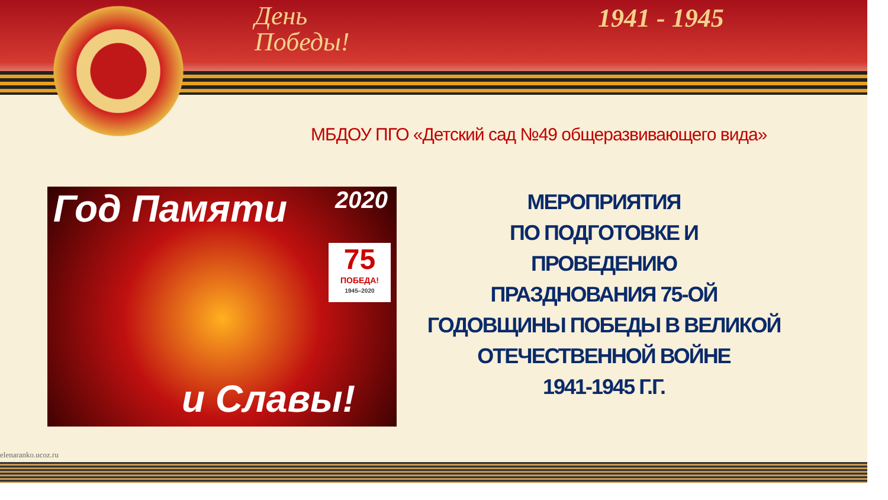День
Победы!
1941 - 1945
МБДОУ ПГО «Детский сад №49 общеразвивающего вида»
Год Памяти 2020
75
ПОБЕДА!
1945–2020
и Славы!
МЕРОПРИЯТИЯ
ПО ПОДГОТОВКЕ И
ПРОВЕДЕНИЮ
ПРАЗДНОВАНИЯ 75-ОЙ
ГОДОВЩИНЫ ПОБЕДЫ В ВЕЛИКОЙ
ОТЕЧЕСТВЕННОЙ ВОЙНЕ
1941-1945 Г.Г.
elenaranko.ucoz.ru